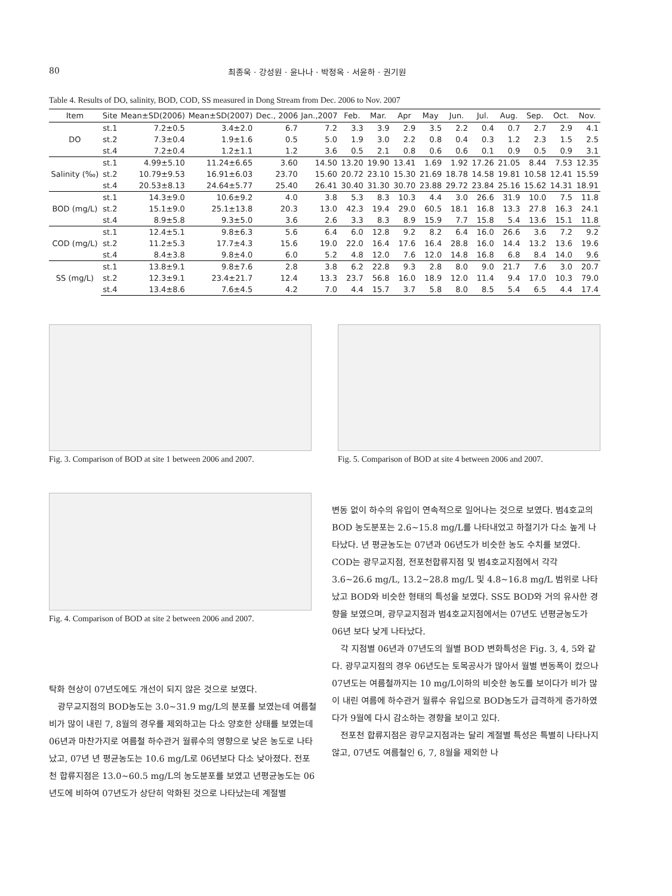80 최종욱 · 강성원 · 윤나나 · 박정옥 · 서윤하 · 권기원
Table 4. Results of DO, salinity, BOD, COD, SS measured in Dong Stream from Dec. 2006 to Nov. 2007
| Item | Site | Mean±SD(2006) | Mean±SD(2007) | Dec., 2006 | Jan.,2007 | Feb. | Mar. | Apr | May | Jun. | Jul. | Aug. | Sep. | Oct. | Nov. |
| --- | --- | --- | --- | --- | --- | --- | --- | --- | --- | --- | --- | --- | --- | --- | --- |
| DO | st.1 | 7.2±0.5 | 3.4±2.0 | 6.7 | 7.2 | 3.3 | 3.9 | 2.9 | 3.5 | 2.2 | 0.4 | 0.7 | 2.7 | 2.9 | 4.1 |
| | st.2 | 7.3±0.4 | 1.9±1.6 | 0.5 | 5.0 | 1.9 | 3.0 | 2.2 | 0.8 | 0.4 | 0.3 | 1.2 | 2.3 | 1.5 | 2.5 |
| | st.4 | 7.2±0.4 | 1.2±1.1 | 1.2 | 3.6 | 0.5 | 2.1 | 0.8 | 0.6 | 0.6 | 0.1 | 0.9 | 0.5 | 0.9 | 3.1 |
| Salinity (‰) | st.1 | 4.99±5.10 | 11.24±6.65 | 3.60 | 14.50 | 13.20 | 19.90 | 13.41 | 1.69 | 1.92 | 17.26 | 21.05 | 8.44 | 7.53 | 12.35 |
| | st.2 | 10.79±9.53 | 16.91±6.03 | 23.70 | 15.60 | 20.72 | 23.10 | 15.30 | 21.69 | 18.78 | 14.58 | 19.81 | 10.58 | 12.41 | 15.59 |
| | st.4 | 20.53±8.13 | 24.64±5.77 | 25.40 | 26.41 | 30.40 | 31.30 | 30.70 | 23.88 | 29.72 | 23.84 | 25.16 | 15.62 | 14.31 | 18.91 |
| BOD (mg/L) | st.1 | 14.3±9.0 | 10.6±9.2 | 4.0 | 3.8 | 5.3 | 8.3 | 10.3 | 4.4 | 3.0 | 26.6 | 31.9 | 10.0 | 7.5 | 11.8 |
| | st.2 | 15.1±9.0 | 25.1±13.8 | 20.3 | 13.0 | 42.3 | 19.4 | 29.0 | 60.5 | 18.1 | 16.8 | 13.3 | 27.8 | 16.3 | 24.1 |
| | st.4 | 8.9±5.8 | 9.3±5.0 | 3.6 | 2.6 | 3.3 | 8.3 | 8.9 | 15.9 | 7.7 | 15.8 | 5.4 | 13.6 | 15.1 | 11.8 |
| COD (mg/L) | st.1 | 12.4±5.1 | 9.8±6.3 | 5.6 | 6.4 | 6.0 | 12.8 | 9.2 | 8.2 | 6.4 | 16.0 | 26.6 | 3.6 | 7.2 | 9.2 |
| | st.2 | 11.2±5.3 | 17.7±4.3 | 15.6 | 19.0 | 22.0 | 16.4 | 17.6 | 16.4 | 28.8 | 16.0 | 14.4 | 13.2 | 13.6 | 19.6 |
| | st.4 | 8.4±3.8 | 9.8±4.0 | 6.0 | 5.2 | 4.8 | 12.0 | 7.6 | 12.0 | 14.8 | 16.8 | 6.8 | 8.4 | 14.0 | 9.6 |
| SS (mg/L) | st.1 | 13.8±9.1 | 9.8±7.6 | 2.8 | 3.8 | 6.2 | 22.8 | 9.3 | 2.8 | 8.0 | 9.0 | 21.7 | 7.6 | 3.0 | 20.7 |
| | st.2 | 12.3±9.1 | 23.4±21.7 | 12.4 | 13.3 | 23.7 | 56.8 | 16.0 | 18.9 | 12.0 | 11.4 | 9.4 | 17.0 | 10.3 | 79.0 |
| | st.4 | 13.4±8.6 | 7.6±4.5 | 4.2 | 7.0 | 4.4 | 15.7 | 3.7 | 5.8 | 8.0 | 8.5 | 5.4 | 6.5 | 4.4 | 17.4 |
Fig. 3. Comparison of BOD at site 1 between 2006 and 2007.
Fig. 4. Comparison of BOD at site 2 between 2006 and 2007.
Fig. 5. Comparison of BOD at site 4 between 2006 and 2007.
탁화 현상이 07년도에도 개선이 되지 않은 것으로 보였다.
광무교지점의 BOD농도는 3.0~31.9 mg/L의 분포를 보였는데 여름철 비가 많이 내린 7, 8월의 경우를 제외하고는 다소 양호한 상태를 보였는데 06년과 마찬가지로 여름철 하수관거 월류수의 영향으로 낮은 농도로 나타났고, 07년 년 평균농도는 10.6 mg/L로 06년보다 다소 낮아졌다. 전포천 합류지점은 13.0~60.5 mg/L의 농도분포를 보였고 년평균농도는 06년도에 비하여 07년도가 상단히 악화된 것으로 나타났는데 계절별
변동 없이 하수의 유입이 연속적으로 일어나는 것으로 보였다. 범4호교의 BOD 농도분포는 2.6~15.8 mg/L를 나타내었고 하절기가 다소 높게 나타났다. 년 평균농도는 07년과 06년도가 비슷한 농도 수치를 보였다. COD는 광무교지점, 전포천합류지점 및 범4호교지점에서 각각 3.6~26.6 mg/L, 13.2~28.8 mg/L 및 4.8~16.8 mg/L 범위로 나타났고 BOD와 비슷한 형태의 특성을 보였다. SS도 BOD와 거의 유사한 경향을 보였으며, 광무교지점과 범4호교지점에서는 07년도 년평균농도가 06년 보다 낮게 나타났다.
각 지점별 06년과 07년도의 월별 BOD 변화특성은 Fig. 3, 4, 5와 같다. 광무교지점의 경우 06년도는 토목공사가 많아서 월별 변동폭이 컸으나 07년도는 여름철까지는 10 mg/L이하의 비슷한 농도를 보이다가 비가 많이 내린 여름에 하수관거 월류수 유입으로 BOD농도가 급격하게 증가하였다가 9월에 다시 감소하는 경향을 보이고 있다.
전포천 합류지점은 광무교지점과는 달리 계절별 특성은 특별히 나타나지 않고, 07년도 여름철인 6, 7, 8월을 제외한 나